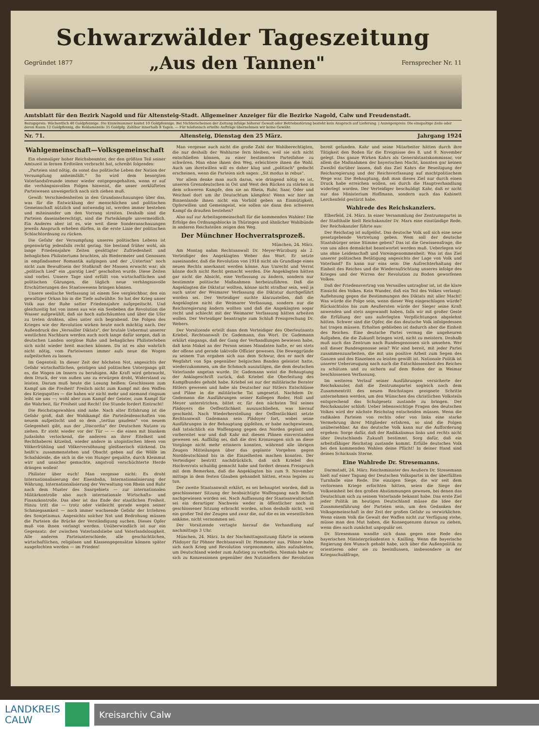Schwarzwälder Tageszeitung
Gegründet 1877 „Aus den Tannen" Fernsprecher Nr. 11
Amtsblatt für den Bezirk Nagold und für Altensteig-Stadt. Allgemeiner Anzeiger für die Bezirke Nagold, Calw und Freudenstadt.
Bezugspreis: Wöchentlich 40 Goldpfennige. Die Einzelnummer kostet 10 Goldpfennige. Bei Nichterscheinen der Zeitung infolge höherer Gewalt oder Betriebsstörung besteht kein Anspruch auf Lieferung. | Anzeigenpreis: Die einspaltige Zeile oder deren Raum 12 Goldpfennig, die Reklamezeile 35 Goldpfg. Zahlbar innerhalb 8 Tagen. — Für telefonisch erteilte Aufträge übernehmen wir keine Gewähr.
Nr. 71. Altensteig, Dienstag den 25 März. Jahrgang 1924
Wahlgemeinschaft—Volksgemeinschaft
Ein ehemaliger hoher Reichsbeamter, der den größten Teil seiner Amtszeit in fernen Erdteilen verbracht hat, schreibt folgendes:
„Parteien sind nötig, da sonst das politische Leben der Nation der Versumpfung anheimfällt." So wird dem besorgten Vaterlandsfreunde immer wieder entgegengehalten, wenn er auf die verhängnisvollen Folgen hinweist, die unser zerklüftetes Parteiwesen unweigerlich nach sich ziehen muß.
Gewiß: Verschiedenheiten in den Grundanschauungen über das, was für die Entwicklung der menschlichen und politischen Gemeinschaft nützlich und notwendig ist, werden immer bestehen und miteinander um den Vorrang streiten. Deshalb sind die Parteien daseinsberechtigt, sind die Parteikämpfe unvermeidlich. Ein Anderes aber ist es, wie weit diese Sonderanschauungen jeweils Anspruch erheben dürfen, in die erste Linie der politischen Schlachtordnung zu rücken.
Die Gefahr der Versumpfung unseres politischen Lebens ist gegenwärtig jedenfalls recht gering. Sie bestand früher wohl, als lange Friedensjahre Zeiten gesättigter Zufriedenheit und behaglichen Philistertums brachten, als Biedermeier und Genossen in empfindsamer Romantik aufgingen und der „Untertan" noch nicht zum Bewußtsein der Stoßkraft der Massen erwacht war; als „politisch Lied" ein „garstig Lied" gescholten wurde. Diese Zeiten sind vorbei. Unsere Tage sind erfüllt von wirtschaftlichen und politischen Gärungen, die täglich neue verhängnisvolle Erschütterungen des Staatswesens bringen können.
Unsere seelische Verfassung ist einem See vergleichbar, den ein gewaltiger Orkan bis in die Tiefe aufwühlte. So hat der Krieg unser Volk aus der Ruhe satter Friedensjahre aufgepeitscht. Und gleichzeitig hat von innen aus wie ein Seebeben die Revolution die Wasser aufgewühlt, daß sie hoch aufschäumten und über die Ufer zu treten drohten, alles unter sich begrabend. Die Folgen des Krieges wie der Revolution wirken heute noch mächtig nach. Der Außendruck des „Versailler Diktats", der brutale Uebermut unserer westlichen Nachbarn werden auch noch lange dafür sorgen, daß in deutschen Landen sorglose Ruhe und behagliches Philisterleben sich nicht wieder breit machen können. Da ist es also wahrlich nicht nötig, vom Parteiwesen immer aufs neue die Wogen aufpeitschen zu lassen.
Im Gegenteil: In dieser Zeit der höchsten Not, angesichts der Gefahr wirtschaftlichen, geistigen und politischen Untergangs gilt es, die Wogen im Innern zu beruhigen. Alle Kraft wird gebraucht, dem Druck, der von außen uns zu erwürgen droht, Widerstand zu leisten. Darum muß heute die Losung heißen: Geschlossen zum Kampf um die Freiheit! Freilich nicht zum Kampf mit den Waffen des Kriegsgottes — die haben wir nicht mehr und niemand ringsum leiht sie uns —; wohl aber zum Kampf der Geister, zum Kampf für die Wahrheit, für Freiheit und Recht! Die Stunde fordert Eintracht!
Die Reichstagswahlen sind nahe. Nach alter Erfahrung ist die Gefahr groß, daß der Wahlkampf die Parteileidenschaften von neuem aufpeitscht und so dem „tertius gaudens" von neuem Gelegenheit gibt, aus der „Discordia" der Deutschen Nutzen zu ziehen. Er steht wieder vor der Tür — — die einen mit blankem Judaslohn verlockend, die anderen an ihrer Eitelkeit und Rechthaberei kitzelnd, wieder andere in utopistischen Ideen von Völkerfrühling und Völkerversöhnung gleißnerisch stärkend. Da heißt's: zusammenstehen und Obacht geben auf die Wölfe im Schafskleide, die sich in die von Hunger gequälte, durch Kleinmut wirr und unsicher gemachte, angstvoll verschüchterte Herde drängen wollen!
Philister über euch! Man vergesse nicht: Es droht Internationalisierung der Eisenbahn, Internationalisierung der Währung, Internationalisierung der Verwaltung von Rhein und Ruhr nach dem Muster des Saargebiets — zur internationalen Militärkontrolle also auch internationale Wirtschafts- und Finanzkontrolle. Das aber ist das Ende der staatlichen Freiheit. Hinzu tritt die — trotz oder vielleicht gerade wegen seiner Schmiegsamkeit — noch immer wachsende Gefahr der Irrlehren des Sowjetismus. Angesichts solcher Not und Bedrohung müssen die Parteien die Brücke der Verständigung suchen. Dieses Opfer muß von ihnen verlangt werden. Unüberwindlich ist nur ein Gegensatz: der zwischen Vaterlandsliebe und Vaterlandslosigkeit. Alle anderen Parteiunterschiede, alle geschichtlichen, wirtschaftlichen, religiösen und Klassengegensätze können später ausgefochten werden — im Frieden!
Man vergesse auch nicht die große Zahl der Wahlberechtigten, die nur deshalb der Wahlurne fern bleiben, weil sie sich nicht entschließen können, zu einer bestimmten Parteifahne zu schwören. Man ebne ihnen den Weg, erleichtere ihnen die Wahl. Auch um ihretwillen will es daher klug und „politisch" gedacht erscheinen, wenn die Parteien sich sagen: „Sit modus in rebus".
Vor allem denke man auch daran, wie dringend nötig es ist, unseren Grenzdeutschen in Ost und West den Rücken zu stärken in dem schweren Kampfe, den sie an Rhein, Ruhr, Saar, Oder und Weichsel dort um ihr Deutschtum kämpfen! Wenn wir hier im Binnenlande ihnen nicht ein Vorbild geben an Einmütigkeit, Opferwillen und Gemeingeist, wie sollen sie dann den schweren Kampf da draußen bestehen?
Also auf zur Arbeitsgemeinschaft für die kommenden Wahlen! Die Erfolge des Ordnungsblocks in Thüringen und ähnlicher Wahlbünde in anderen Reichsteilen zeigen den Weg.
Der Münchner Hochverratsprozeß.
München, 24. März.
Am Montag nahm Rechtsanwalt Dr. Meyer-Würzburg als 2. Verteidiger des Angeklagten Weber das Wort. Er setzte auseinander, daß die Revolution von 1918 nicht als Grundlage eines neuen Rechts anerkannt werden könne. Aus Unrecht und Verrat könne doch nicht Recht gemacht werden. Die Angeklagten hätten gar nicht die Absicht, eine Verfassung zu ändern, sondern nur bestimmte politische Maßnahmen herbeizuführen. Daß die Angeklagten die Diktatur wollten, könne nicht strafbar sein, weil ja auch unter der Weimarer Verfassung die Diktatur durchgeführt worden sei. Der Verteidiger suchte klarzustellen, daß die Angeklagten nicht die Weimarer Verfassung, sondern nur die Reichsregierung ändern wollten und daß die Angeklagten sogar recht und schlecht mit der Weimarer Verfassung hätten arbeiten wollen. Der Verteidiger beantragte zum Schluß Freisprechung Dr. Webers.
Der Vorsitzende erteilt dann dem Verteidiger des Oberleutnants Kriebel, Rechtsanwalt Dr. Gademann, das Wort. Dr. Gademann erklärt eingangs, daß der Gang der Verhandlungen bewiesen habe, daß kein Makel an der Person seines Mandaten hafte, er sei stets der offene und gerade taktvolle Offizier gewesen. Die Beweggründe zu seinem Tun ergaben sich aus dem Schwur, den er nach der Wegfahrt von Spa gegenüber belgischen Banden geleistet hatte, wiederzukommen, um die Schmach auszutilgen, die dem deutschen Vaterlande angetan wurde. Dr. Gademann weist die Behauptung der Anklageschrift zurück, daß Kriebel die Oberleitung des Kampfbundes gehabt habe. Kriebel sei nur der militärische Berater Hitlers gewesen und habe als Deutscher nur Hitlers Entschlüsse und Pläne in die militärische Tat umgesetzt. Nachdem Dr. Gademann die Ausführungen seiner Kollegen Roder, Holl und Meyer unterstrichen, bittet er, für den nächsten Teil seines Plädoyers die Oeffentlichkeit auszuschließen, was hierauf geschieht. Nach Wiederherstellung der Oeffentlichkeit setzte Rechtsanwalt Gademann sein Plädoyer fort, wobei seine Ausführungen in der Behauptung gipfelten, er habe nachgewiesen, daß tatsächlich ein Waffengang gegen den Norden geplant und vorbereitet war und daß Kahr mit diesen Plänen einverstanden gewesen sei. Auffällig sei, daß die drei Kronzeugen sich an diese Vorgänge nicht mehr erinnern konnten, während alle übrigen Zeugen Mitteilungen über das geplante Vorgehen gegen Norddeutschland bis in die Einzelheiten machen konnten. Der Verteidiger bestritt nachdrücklich, daß sich Kriebel des Hochverrats schuldig gemacht habe und fordert dessen Freispruch mit dem Bemerken, daß die Angeklagten bis zum 9. November mittags in dem festen Glauben gehandelt hätten, etwas legales zu tun.
Der zweite Staatsanwalt erklärt, es sei behauptet worden, daß in geschlossener Sitzung der beabsichtigte Waffengang nach Berlin nachgewiesen worden sei. Nach Auffassung der Staatsanwaltschaft sei ein derartiger Nachweis weder in öffentlicher noch in geschlossener Sitzung erbracht worden, schon deshalb nicht, weil ein großer Teil der Zeugen und zwar die, auf die es im wesentlichen ankäme, nicht vernommen sei.
Der Vorsitzende vertagte hierauf die Verhandlung auf nachmittags 3 Uhr.
München, 24. März. In der Nachmittagssitzung führte in seinem Plädoyer für Pöhner Rechtsanwalt Dr. Hemmeter aus, Pöhner habe sich nach Krieg und Revolution vorgenommen, alles aufzubieten, um Deutschland wieder zum Aufstieg zu verhelfen. Niemals habe er sich zu Konzessionen gegenüber den Nutznießern der Revolution bereit gefunden. Kahr und seine Mitarbeiter hätten durch ihre Tätigkeit den Boden für die Ereignisse des 8. und 9. November gelegt. Das ganze Wirken Kahrs als Generalstaatskommissar, vor allem die Maßnahmen der bayerischen Macht, konnten gar keinen Zweifel darüber lassen, daß das Ziel Kahrs die Beseitigung der Reichsregierung und der Reichsverfassung auf machtpolitischem Wege war. Die Behauptung, daß man dieses Ziel nur durch einen Druck habe erreichen wollen, sei durch die Hauptverhandlung widerlegt worden. Der Verteidiger beschuldigt Kahr, daß er nicht nur das Ministerium Hoffmann, sondern auch das Kabinett Lerchenfeld gestürzt habe.
Wahlrede des Reichskanzlers.
Elberfeld, 24. März. In einer Versammlung der Zentrumspartei in der Stadthalle hielt Reichskanzler Dr. Marx eine einstündige Rede. Der Reichskanzler führte aus:
Der Reichstag ist aufgelöst. Das deutsche Volk soll sich eine neue gesetzgebende Vertretung geben. Wem soll der deutsche Staatsbürger seine Stimme geben? Das ist die Gewissensfrage, die von uns allen demnächst beantwortet werden muß. Ueberlegen wir uns ohne Leidenschaft und Voreingenommenheit: Was ist das Ziel unserer politischen Betätigung angesichts der Lage von Volk und Vaterland? Es kann nur eins sein: Die Aufrechterhaltung der Einheit des Reiches und die Wiederaufrichtung unseres infolge des Krieges und der Wirren der Revolution zu Boden geworfenen Volkes.
Daß der Friedensvertrag von Versailles untragbar ist, ist die klare Einsicht des Volkes. Kein Wunder, daß ein Teil des Volkes verlangt: Auflehnung gegen die Bestimmungen des Diktats mit aller Macht! Was würde die Folge sein, wenn dieser Weg eingeschlagen würde? Rücksichtslos bis zum Aeußersten würde der Sieger seine Kraft anwenden und stets angewandt haben, falls wir mit großer Geste die Erfüllung der uns auferlegten Verpflichtungen abgelehnt hätten. Schwer sind die Opfer, die das deutsche Volk infolgedessen hat tragen müssen. Erhalten geblieben ist dadurch aber die Einheit des Reiches. Eine deutsche Partei vermag die ungeheuren Aufgaben, die die Zukunft bringen wird, nicht zu meistern. Deshalb muß auch das Zentrum nach Bundesgenossen sich umsehen. Wer soll dieser Bundesgenosse sein? Wir sind bereit, mit jeder Partei zusammenzuarbeiten, die mit uns positive Arbeit zum Segen des Ganzen und des Einzelnen zu leisten gewillt ist. Nationale Politik ist unserer Ueberzeugung nach auch die Entschlossenheit des Reiches zu schützen und zu sichern auf dem Boden der in Weimar beschlossenen Verfassung.
Im weiteren Verlauf seiner Ausführungen versicherte der Reichskanzler, daß die Zentrumspartei sogleich nach dem Zusammentritt des neuen Reichstages geeignete Schritte unternehmen werden, um den Wünschen des christlichen Volksteils entsprechend das Schulgesetz zustande zu bringen. Der Reichskanzler schloß: Ueber lebenswichtige Fragen des deutschen Volkes wird der nächste Reichstag entscheiden müssen. Wenn die radikalen Parteien von rechts oder von links eine starke Vermehrung ihrer Mitglieder erfahren, so sind die Folgen unübersehbar. An das deutsche Volk kann nur die Aufforderung ergehen: Sorge dafür, daß der Radikalismus links und rechts nicht über Deutschlands Zukunft bestimmt. Sorg dafür, daß ein arbeitsfähiger Reichstag zustande kommt. Erfülle deutsches Volk bei den kommenden Wahlen deine Pflicht! In deiner Hand sind deines Schicksals Sterne.
Eine Wahlrede Dr. Stresemanns.
Darmstadt, 24. März. Reichsminister des Aeußern Dr. Stresemann hielt auf einer Tagung der Deutschen Volkspartei in der überfüllten Turnhalle eine Rede. Die einzigen Siege, die wir seit dem verlorenen Kriege erfochten hätten, seien die Siege der Volkseinheit bei den großen Abstimmungen gewesen, bei denen das Deutschtum sich zu seinem Vaterlande bekannt habe. Das erste Ziel jeder Politik im heutigen Deutschland müsse die Idee der Zusammenführung der Parteien sein, um den Gedanken der Volksgemeinschaft in der Zeit der großen Gefahr zu verwirklichen. Wenn einem Volk die Gewalt der Waffen nicht zur Verfügung stehe, müsse man den Mut haben, die Konsequenzen daraus zu ziehen, wenn dies auch zunächst unpopulär sei.
Dr. Stresemann wandte sich dann gegen eine Rede des bayerischen Ministerpräsidenten v. Knilling. Wenn die bayerische Regierung den Wunsch gehabt habe, sich über die Außenpolitik zu orientieren oder sie zu beeinflussen, insbesondere in der Kriegsschuldfrage,
LANDKREIS
CALW
Kreisarchiv Calw